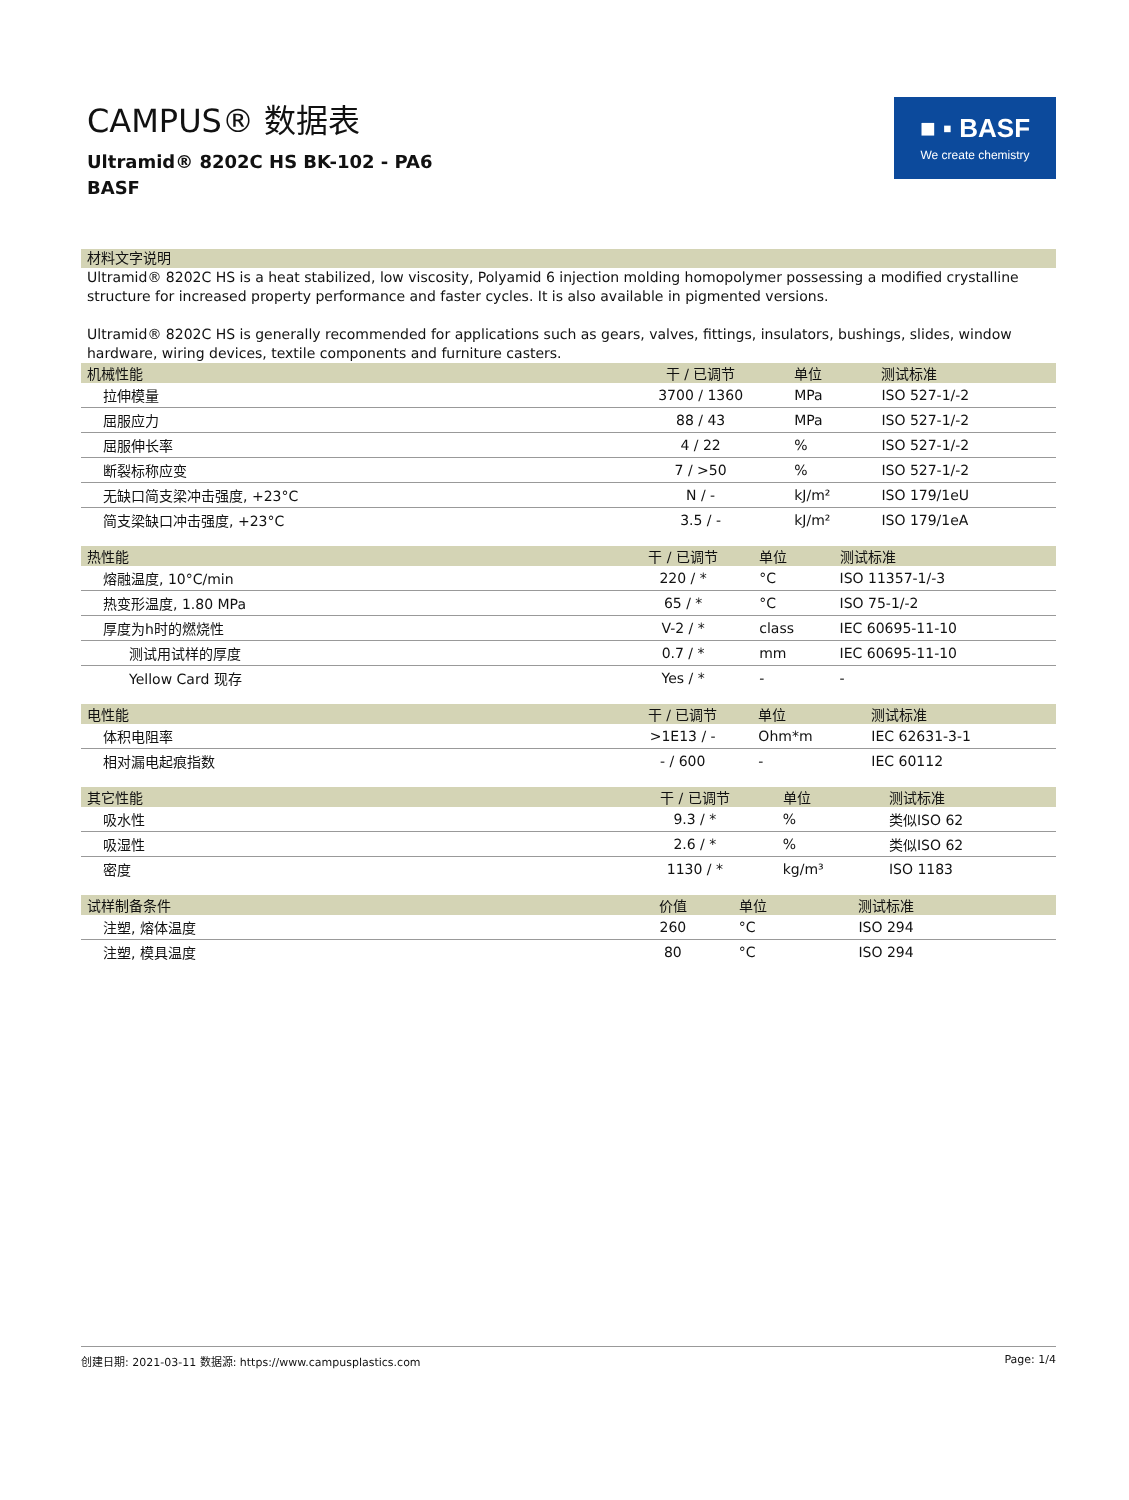CAMPUS® 数据表
Ultramid® 8202C HS BK-102 - PA6
BASF
■ ▪ BASF
We create chemistry
材料文字说明
Ultramid® 8202C HS is a heat stabilized, low viscosity, Polyamid 6 injection molding homopolymer possessing a modified crystalline structure for increased property performance and faster cycles. It is also available in pigmented versions.
Ultramid® 8202C HS is generally recommended for applications such as gears, valves, fittings, insulators, bushings, slides, window hardware, wiring devices, textile components and furniture casters.
| 机械性能 | 干 / 已调节 | 单位 | 测试标准 |
| --- | --- | --- | --- |
| 拉伸模量 | 3700 / 1360 | MPa | ISO 527-1/-2 |
| 屈服应力 | 88 / 43 | MPa | ISO 527-1/-2 |
| 屈服伸长率 | 4 / 22 | % | ISO 527-1/-2 |
| 断裂标称应变 | 7 / >50 | % | ISO 527-1/-2 |
| 无缺口简支梁冲击强度, +23°C | N / - | kJ/m² | ISO 179/1eU |
| 简支梁缺口冲击强度, +23°C | 3.5 / - | kJ/m² | ISO 179/1eA |
| 热性能 | 干 / 已调节 | 单位 | 测试标准 |
| --- | --- | --- | --- |
| 熔融温度, 10°C/min | 220 / * | °C | ISO 11357-1/-3 |
| 热变形温度, 1.80 MPa | 65 / * | °C | ISO 75-1/-2 |
| 厚度为h时的燃烧性 | V-2 / * | class | IEC 60695-11-10 |
| 测试用试样的厚度 | 0.7 / * | mm | IEC 60695-11-10 |
| Yellow Card 现存 | Yes / * | - | - |
| 电性能 | 干 / 已调节 | 单位 | 测试标准 |
| --- | --- | --- | --- |
| 体积电阻率 | >1E13 / - | Ohm*m | IEC 62631-3-1 |
| 相对漏电起痕指数 | - / 600 | - | IEC 60112 |
| 其它性能 | 干 / 已调节 | 单位 | 测试标准 |
| --- | --- | --- | --- |
| 吸水性 | 9.3 / * | % | 类似ISO 62 |
| 吸湿性 | 2.6 / * | % | 类似ISO 62 |
| 密度 | 1130 / * | kg/m³ | ISO 1183 |
| 试样制备条件 | 价值 | 单位 | 测试标准 |
| --- | --- | --- | --- |
| 注塑, 熔体温度 | 260 | °C | ISO 294 |
| 注塑, 模具温度 | 80 | °C | ISO 294 |
创建日期: 2021-03-11 数据源: https://www.campusplastics.com Page: 1/4